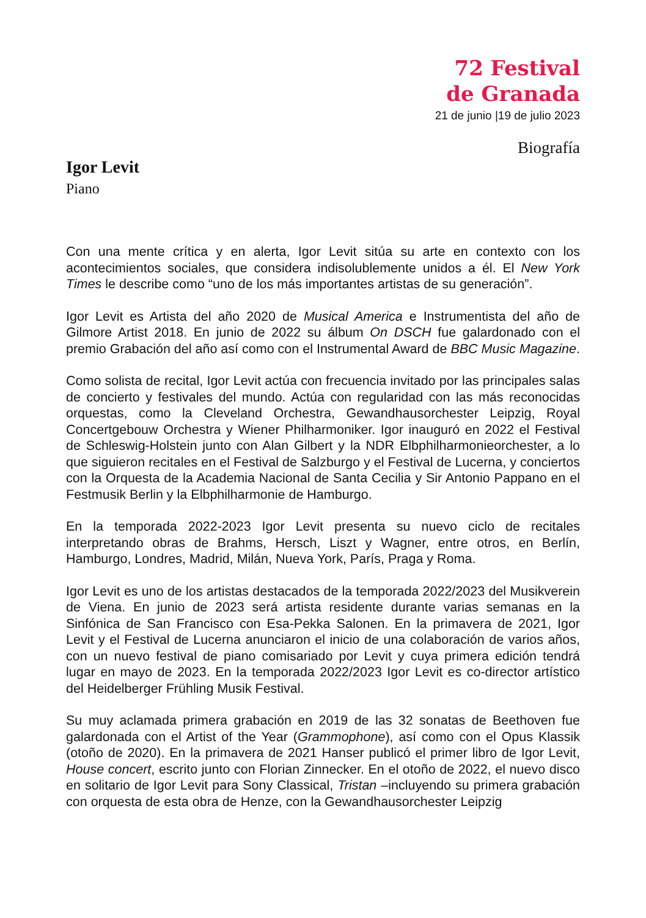72 Festival
de Granada
21 de junio |19 de julio 2023
Biografía
Igor Levit
Piano
Con una mente crítica y en alerta, Igor Levit sitúa su arte en contexto con los acontecimientos sociales, que considera indisolublemente unidos a él. El New York Times le describe como “uno de los más importantes artistas de su generación”.
Igor Levit es Artista del año 2020 de Musical America e Instrumentista del año de Gilmore Artist 2018. En junio de 2022 su álbum On DSCH fue galardonado con el premio Grabación del año así como con el Instrumental Award de BBC Music Magazine.
Como solista de recital, Igor Levit actúa con frecuencia invitado por las principales salas de concierto y festivales del mundo. Actúa con regularidad con las más reconocidas orquestas, como la Cleveland Orchestra, Gewandhausorchester Leipzig, Royal Concertgebouw Orchestra y Wiener Philharmoniker. Igor inauguró en 2022 el Festival de Schleswig-Holstein junto con Alan Gilbert y la NDR Elbphilharmonieorchester, a lo que siguieron recitales en el Festival de Salzburgo y el Festival de Lucerna, y conciertos con la Orquesta de la Academia Nacional de Santa Cecilia y Sir Antonio Pappano en el Festmusik Berlin y la Elbphilharmonie de Hamburgo.
En la temporada 2022-2023 Igor Levit presenta su nuevo ciclo de recitales interpretando obras de Brahms, Hersch, Liszt y Wagner, entre otros, en Berlín, Hamburgo, Londres, Madrid, Milán, Nueva York, París, Praga y Roma.
Igor Levit es uno de los artistas destacados de la temporada 2022/2023 del Musikverein de Viena. En junio de 2023 será artista residente durante varias semanas en la Sinfónica de San Francisco con Esa-Pekka Salonen. En la primavera de 2021, Igor Levit y el Festival de Lucerna anunciaron el inicio de una colaboración de varios años, con un nuevo festival de piano comisariado por Levit y cuya primera edición tendrá lugar en mayo de 2023. En la temporada 2022/2023 Igor Levit es co-director artístico del Heidelberger Frühling Musik Festival.
Su muy aclamada primera grabación en 2019 de las 32 sonatas de Beethoven fue galardonada con el Artist of the Year (Grammophone), así como con el Opus Klassik (otoño de 2020). En la primavera de 2021 Hanser publicó el primer libro de Igor Levit, House concert, escrito junto con Florian Zinnecker. En el otoño de 2022, el nuevo disco en solitario de Igor Levit para Sony Classical, Tristan –incluyendo su primera grabación con orquesta de esta obra de Henze, con la Gewandhausorchester Leipzig